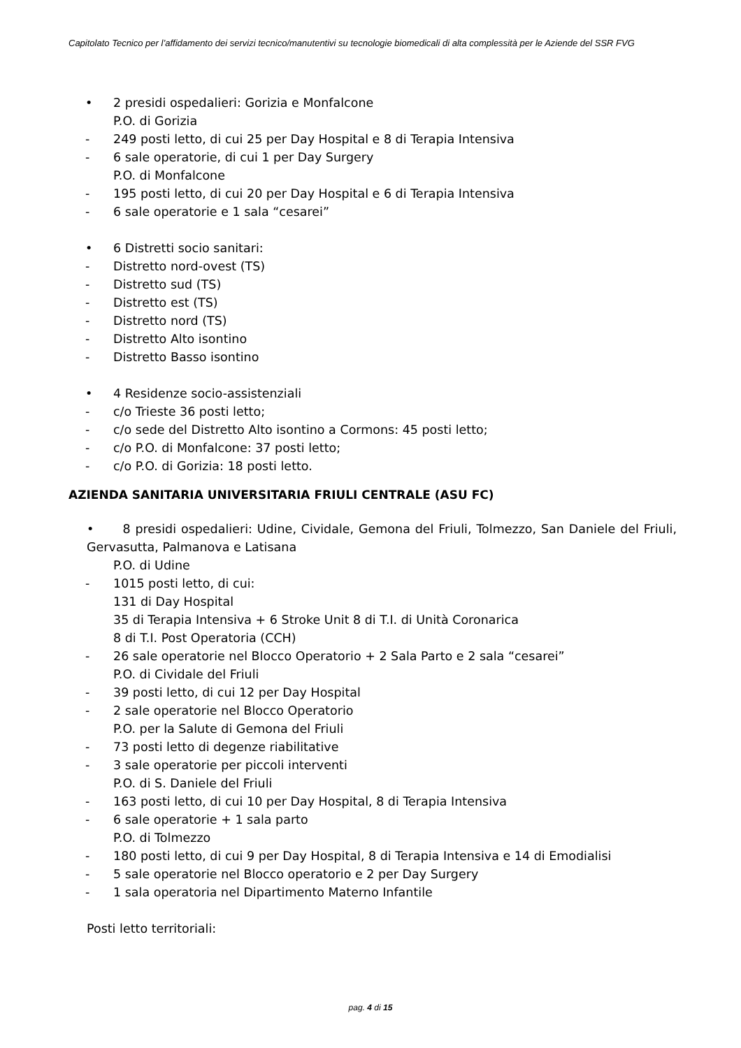Capitolato Tecnico per l’affidamento dei servizi tecnico/manutentivi su tecnologie biomedicali di alta complessità per le Aziende del SSR FVG
• 2 presidi ospedalieri: Gorizia e Monfalcone
P.O. di Gorizia
- 249 posti letto, di cui 25 per Day Hospital e 8 di Terapia Intensiva
- 6 sale operatorie, di cui 1 per Day Surgery
P.O. di Monfalcone
- 195 posti letto, di cui 20 per Day Hospital e 6 di Terapia Intensiva
- 6 sale operatorie e 1 sala “cesarei”
• 6 Distretti socio sanitari:
- Distretto nord-ovest (TS)
- Distretto sud (TS)
- Distretto est (TS)
- Distretto nord (TS)
- Distretto Alto isontino
- Distretto Basso isontino
• 4 Residenze socio-assistenziali
- c/o Trieste 36 posti letto;
- c/o sede del Distretto Alto isontino a Cormons: 45 posti letto;
- c/o P.O. di Monfalcone: 37 posti letto;
- c/o P.O. di Gorizia: 18 posti letto.
AZIENDA SANITARIA UNIVERSITARIA FRIULI CENTRALE (ASU FC)
• 8 presidi ospedalieri: Udine, Cividale, Gemona del Friuli, Tolmezzo, San Daniele del Friuli, Gervasutta, Palmanova e Latisana
P.O. di Udine
- 1015 posti letto, di cui:
131 di Day Hospital
35 di Terapia Intensiva + 6 Stroke Unit 8 di T.I. di Unità Coronarica
8 di T.I. Post Operatoria (CCH)
- 26 sale operatorie nel Blocco Operatorio + 2 Sala Parto e 2 sala “cesarei”
P.O. di Cividale del Friuli
- 39 posti letto, di cui 12 per Day Hospital
- 2 sale operatorie nel Blocco Operatorio
P.O. per la Salute di Gemona del Friuli
- 73 posti letto di degenze riabilitative
- 3 sale operatorie per piccoli interventi
P.O. di S. Daniele del Friuli
- 163 posti letto, di cui 10 per Day Hospital, 8 di Terapia Intensiva
- 6 sale operatorie + 1 sala parto
P.O. di Tolmezzo
- 180 posti letto, di cui 9 per Day Hospital, 8 di Terapia Intensiva e 14 di Emodialisi
- 5 sale operatorie nel Blocco operatorio e 2 per Day Surgery
- 1 sala operatoria nel Dipartimento Materno Infantile
Posti letto territoriali:
pag. 4 di 15